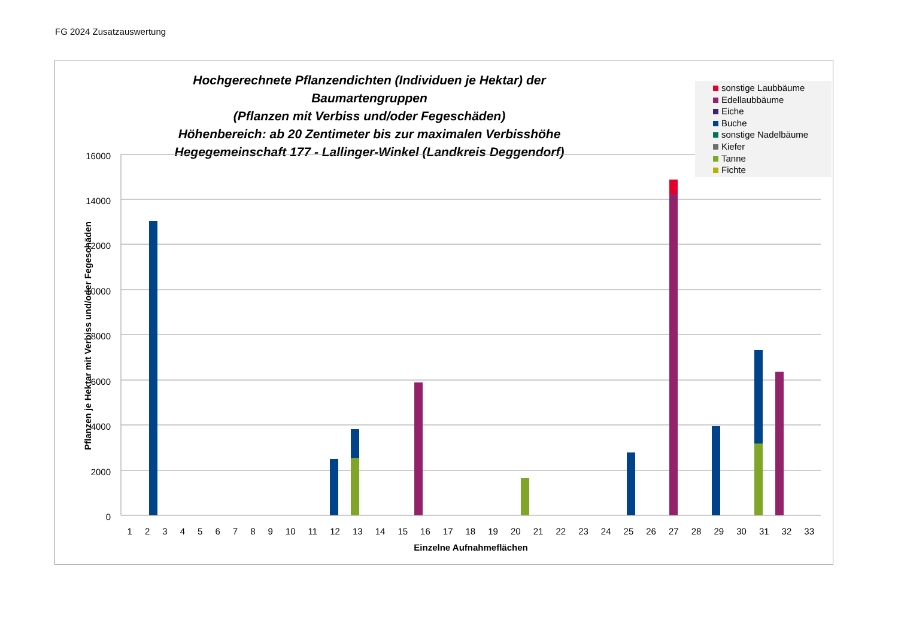FG 2024 Zusatzauswertung
Hochgerechnete Pflanzendichten (Individuen je Hektar) der Baumartengruppen
(Pflanzen mit Verbiss und/oder Fegeschäden)
Höhenbereich: ab 20 Zentimeter bis zur maximalen Verbisshöhe
Hegegemeinschaft 177 - Lallinger-Winkel (Landkreis Deggendorf)
16000
14000
12000
10000
8000
6000
4000
2000
0
Pflanzen je Hektar mit Verbiss und/oder Fegeschäden
sonstige Laubbäume
Edellaubbäume
Eiche
Buche
sonstige Nadelbäume
Kiefer
Tanne
Fichte
1 2 3 4 5 6 7 8 9 10 11 12 13 14 15 16 17 18 19 20 21 22 23 24 25 26 27 28 29 30 31 32 33
Einzelne Aufnahmeflächen